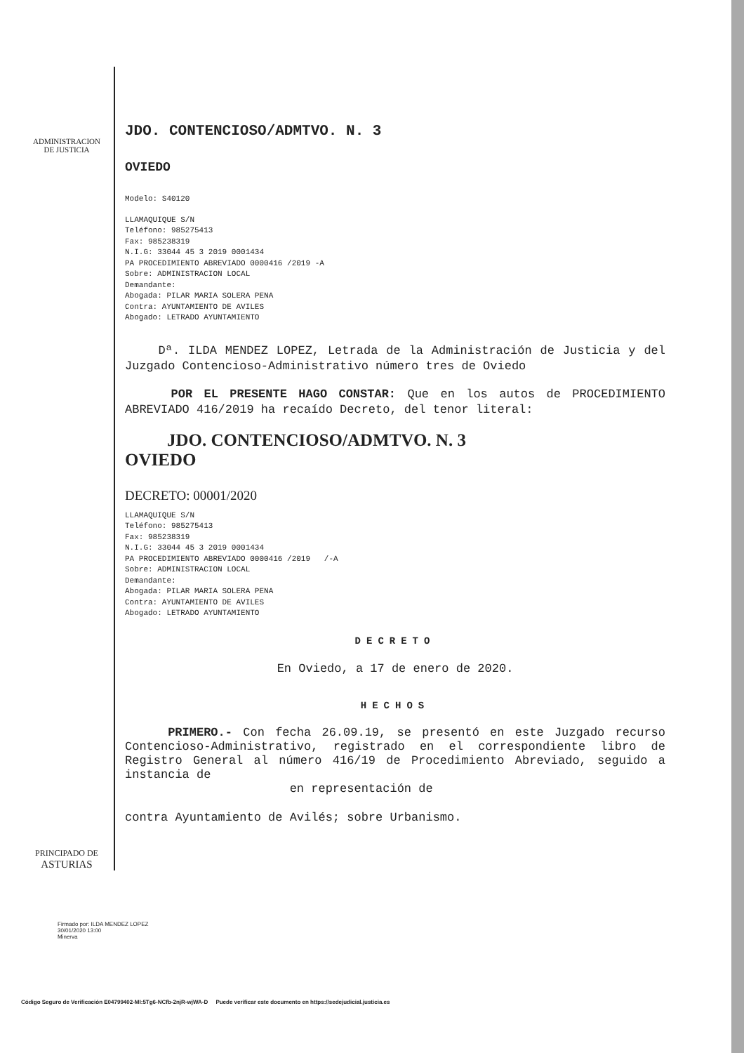ADMINISTRACION
DE JUSTICIA
JDO. CONTENCIOSO/ADMTVO. N. 3
OVIEDO
Modelo: S40120
LLAMAQUIQUE S/N
Teléfono: 985275413
Fax: 985238319
N.I.G: 33044 45 3 2019 0001434
PA PROCEDIMIENTO ABREVIADO 0000416 /2019 -A
Sobre: ADMINISTRACION LOCAL
Demandante:
Abogada: PILAR MARIA SOLERA PENA
Contra: AYUNTAMIENTO DE AVILES
Abogado: LETRADO AYUNTAMIENTO
Dª. ILDA MENDEZ LOPEZ, Letrada de la Administración de Justicia y del Juzgado Contencioso-Administrativo número tres de Oviedo
POR EL PRESENTE HAGO CONSTAR: Que en los autos de PROCEDIMIENTO ABREVIADO 416/2019 ha recaído Decreto, del tenor literal:
JDO. CONTENCIOSO/ADMTVO. N. 3
OVIEDO
DECRETO: 00001/2020
LLAMAQUIQUE S/N
Teléfono: 985275413
Fax: 985238319
N.I.G: 33044 45 3 2019 0001434
PA PROCEDIMIENTO ABREVIADO 0000416 /2019 /-A
Sobre: ADMINISTRACION LOCAL
Demandante:
Abogada: PILAR MARIA SOLERA PENA
Contra: AYUNTAMIENTO DE AVILES
Abogado: LETRADO AYUNTAMIENTO
DECRETO
En Oviedo, a 17 de enero de 2020.
HECHOS
PRIMERO.- Con fecha 26.09.19, se presentó en este Juzgado recurso Contencioso-Administrativo, registrado en el correspondiente libro de Registro General al número 416/19 de Procedimiento Abreviado, seguido a instancia de
en representación de
contra Ayuntamiento de Avilés; sobre Urbanismo.
PRINCIPADO DE
ASTURIAS
Firmado por: ILDA MENDEZ LOPEZ
30/01/2020 13:00
Minerva
Código Seguro de Verificación E04799402-MI:5Tg6-NCfb-2njR-wjWA-D Puede verificar este documento en https://sedejudicial.justicia.es